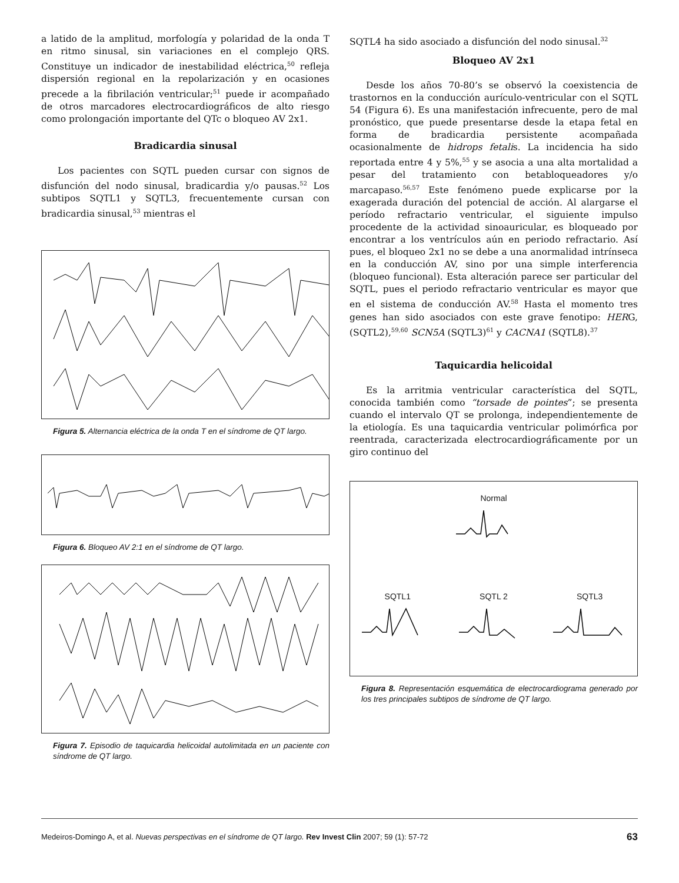a latido de la amplitud, morfología y polaridad de la onda T en ritmo sinusal, sin variaciones en el complejo QRS. Constituye un indicador de inestabilidad eléctrica,<sup>50</sup> refleja dispersión regional en la repolarización y en ocasiones precede a la fibrilación ventricular;<sup>51</sup> puede ir acompañado de otros marcadores electrocardiográficos de alto riesgo como prolongación importante del QTc o bloqueo AV 2x1.
Bradicardia sinusal
Los pacientes con SQTL pueden cursar con signos de disfunción del nodo sinusal, bradicardia y/o pausas.<sup>52</sup> Los subtipos SQTL1 y SQTL3, frecuentemente cursan con bradicardia sinusal,<sup>53</sup> mientras el
Figura 5. Alternancia eléctrica de la onda T en el síndrome de QT largo.
Figura 6. Bloqueo AV 2:1 en el síndrome de QT largo.
Figura 7. Episodio de taquicardia helicoidal autolimitada en un paciente con síndrome de QT largo.
SQTL4 ha sido asociado a disfunción del nodo sinusal.<sup>32</sup>
Bloqueo AV 2x1
Desde los años 70-80’s se observó la coexistencia de trastornos en la conducción aurículo-ventricular con el SQTL 54 (Figura 6). Es una manifestación infrecuente, pero de mal pronóstico, que puede presentarse desde la etapa fetal en forma de bradicardia persistente acompañada ocasionalmente de hidrops fetalis. La incidencia ha sido reportada entre 4 y 5%,<sup>55</sup> y se asocia a una alta mortalidad a pesar del tratamiento con betabloqueadores y/o marcapaso.<sup>56,57</sup> Este fenómeno puede explicarse por la exagerada duración del potencial de acción. Al alargarse el período refractario ventricular, el siguiente impulso procedente de la actividad sinoauricular, es bloqueado por encontrar a los ventrículos aún en periodo refractario. Así pues, el bloqueo 2x1 no se debe a una anormalidad intrínseca en la conducción AV, sino por una simple interferencia (bloqueo funcional). Esta alteración parece ser particular del SQTL, pues el periodo refractario ventricular es mayor que en el sistema de conducción AV.<sup>58</sup> Hasta el momento tres genes han sido asociados con este grave fenotipo: HERG, (SQTL2),<sup>59,60</sup> SCN5A (SQTL3)<sup>61</sup> y CACNA1 (SQTL8).<sup>37</sup>
Taquicardia helicoidal
Es la arritmia ventricular característica del SQTL, conocida también como “torsade de pointes”; se presenta cuando el intervalo QT se prolonga, independientemente de la etiología. Es una taquicardia ventricular polimórfica por reentrada, caracterizada electrocardiográficamente por un giro continuo del
Normal
SQTL1 SQTL 2 SQTL3
Figura 8. Representación esquemática de electrocardiograma generado por los tres principales subtipos de síndrome de QT largo.
Medeiros-Domingo A, et al. Nuevas perspectivas en el síndrome de QT largo. Rev Invest Clin 2007; 59 (1): 57-72 63